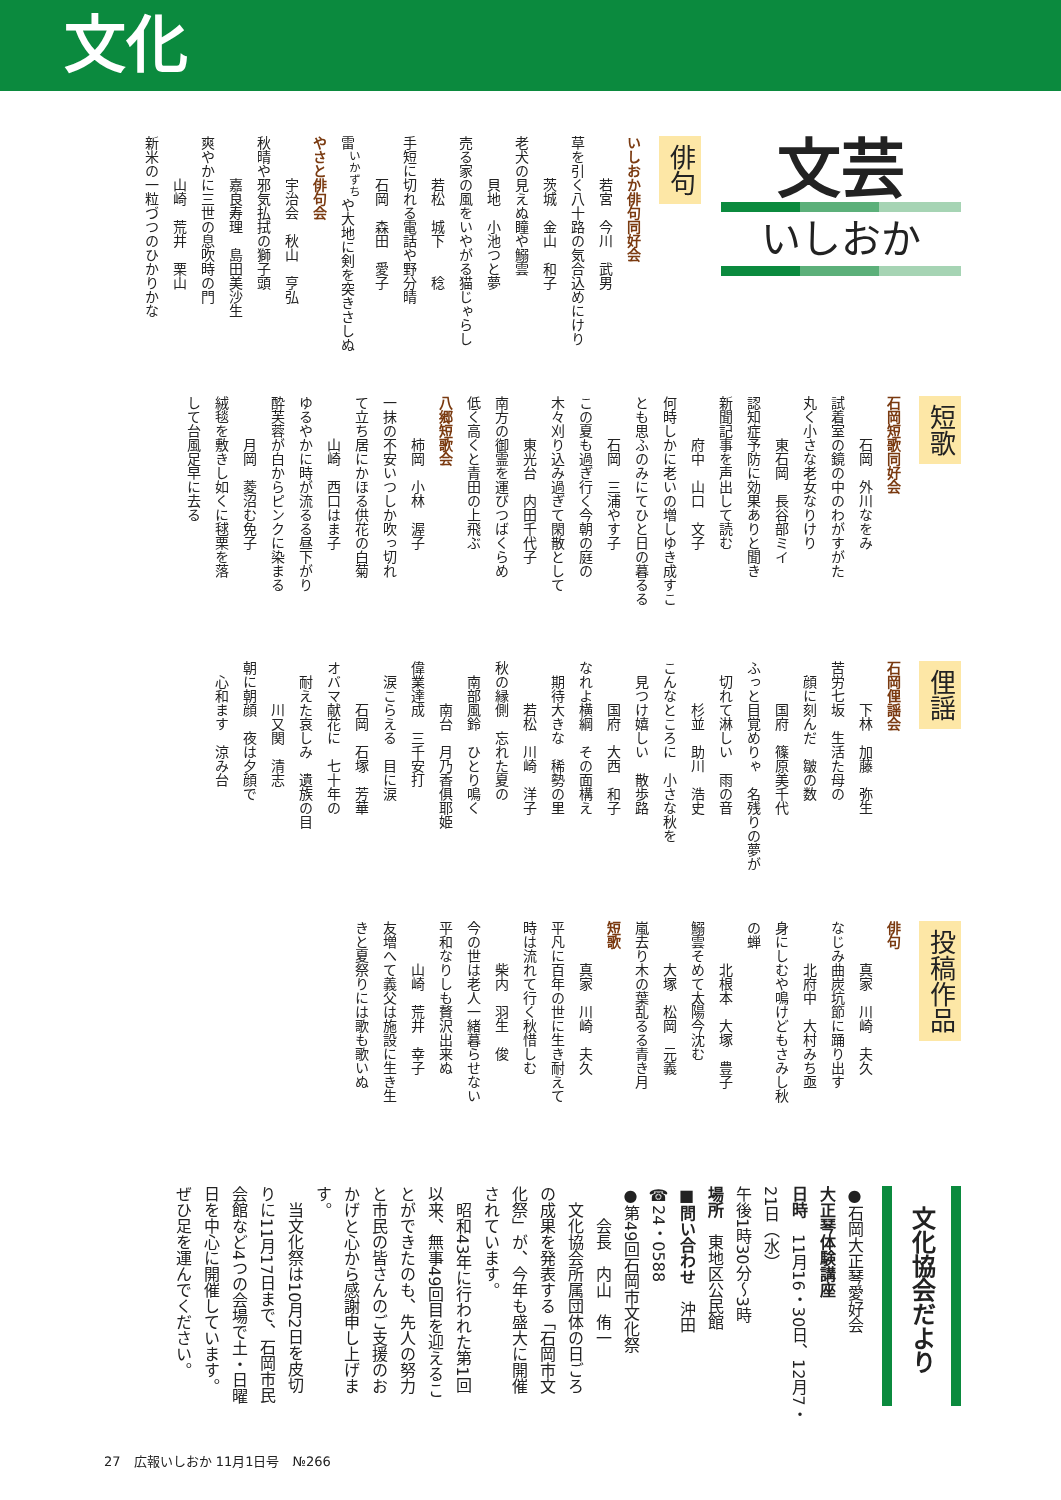文化
文芸
いしおか
俳句
いしおか俳句同好会 　　　若宮　今川　武男 草を引く八十路の気合込めにけり 　　　茨城　金山　和子 老犬の見えぬ瞳や鰯雲 　　　貝地　小池つと夢 売る家の風をいやがる猫じゃらし 　　　若松　城下　　稔 手短に切れる電話や野分晴 　　　石岡　森田　愛子 雷<sup>いかずち</sup>や大地に剣を突きさしぬ やさと俳句会 　　　宇治会　秋山　亨弘 秋晴や邪気払拭の獅子頭 　　　嘉良寿理　島田美沙生 爽やかに三世の息吹時の門 　　　山崎　荒井　栗山 新米の一粒づつのひかりかな
短歌
石岡短歌同好会 　　　石岡　外川なをみ 試着室の鏡の中のわがすがた 丸く小さな老女なりけり 　　　東石岡　長谷部ミイ 認知症予防に効果ありと聞き 新聞記事を声出して読む 　　　府中　山口　文子 何時しかに老いの増しゆき成すこ とも思ふのみにてひと日の暮るる 　　　石岡　三浦やす子 この夏も過ぎ行く今朝の庭の 木々刈り込み過ぎて閑散として 　　　東光台　内田千代子 南方の御霊を運びつばくらめ 低く高くと青田の上飛ぶ 八郷短歌会 　　　柿岡　小林　渥子 一抹の不安いつしか吹っ切れ て立ち居にかほる供花の白菊 　　　山崎　西口はま子 ゆるやかに時が流るる昼下がり 酔芙蓉が白からピンクに染まる 　　　月岡　菱沼む免子 絨毯を敷きし如くに毬栗を落 して台風足早に去る
俚謡
石岡俚謡会 　　　下林　加藤　弥生 苦労七坂　生活た母の 　顔に刻んだ　皺の数 　　　国府　篠原美千代 ふっと目覚めりゃ　名残りの夢が 　切れて淋しい　雨の音 　　　杉並　助川　浩史 こんなところに　小さな秋を 　見つけ嬉しい　散歩路 　　　国府　大西　和子 なれよ横綱　その面構え 　期待大きな　稀勢の里 　　　若松　川崎　洋子 秋の縁側　忘れた夏の 　南部風鈴　ひとり鳴く 　　　南台　月乃香俱耶姫 偉業達成　三千安打 　涙こらえる　目に涙 　　　石岡　石塚　芳華 オバマ献花に　七十年の 　耐えた哀しみ　遺族の目 　　　川又関　清志 朝に朝顔　夜は夕顔で 　心和ます　涼み台
投稿作品
俳句 　　　真家　川崎　夫久 なじみ曲炭坑節に踊り出す 　　　北府中　大村みち亟 身にしむや鳴けどもさみし秋 の蝉 　　　北根本　大塚　豊子 鰯雲そめて太陽今沈む 　　　大塚　松岡　元義 嵐去り木の葉乱るる青き月 短歌 　　　真家　川崎　夫久 平凡に百年の世に生き耐えて 時は流れて行く秋惜しむ 　　　柴内　羽生　俊 今の世は老人一緒暮らせない 平和なりしも贅沢出来ぬ 　　　山崎　荒井　幸子 友増へて義父は施設に生き生 きと夏祭りには歌も歌いぬ
文化協会だより
●石岡大正琴愛好会 大正琴体験講座 日時　11月16・30日、12月7・ 21日（水） 午後1時30分～3時 場所　東地区公民館 ■問い合わせ　沖田 ☎24・0588
●第49回石岡市文化祭
　　会長　内山　侑一
　文化協会所属団体の日ごろの成果を発表する「石岡市文化祭」が、今年も盛大に開催されています。
　昭和43年に行われた第1回以来、無事49回目を迎えることができたのも、先人の努力と市民の皆さんのご支援のおかげと心から感謝申し上げます。
　当文化祭は10月2日を皮切りに11月17日まで、石岡市民会館など4つの会場で土・日曜日を中心に開催しています。ぜひ足を運んでください。
27　広報いしおか 11月1日号　№266